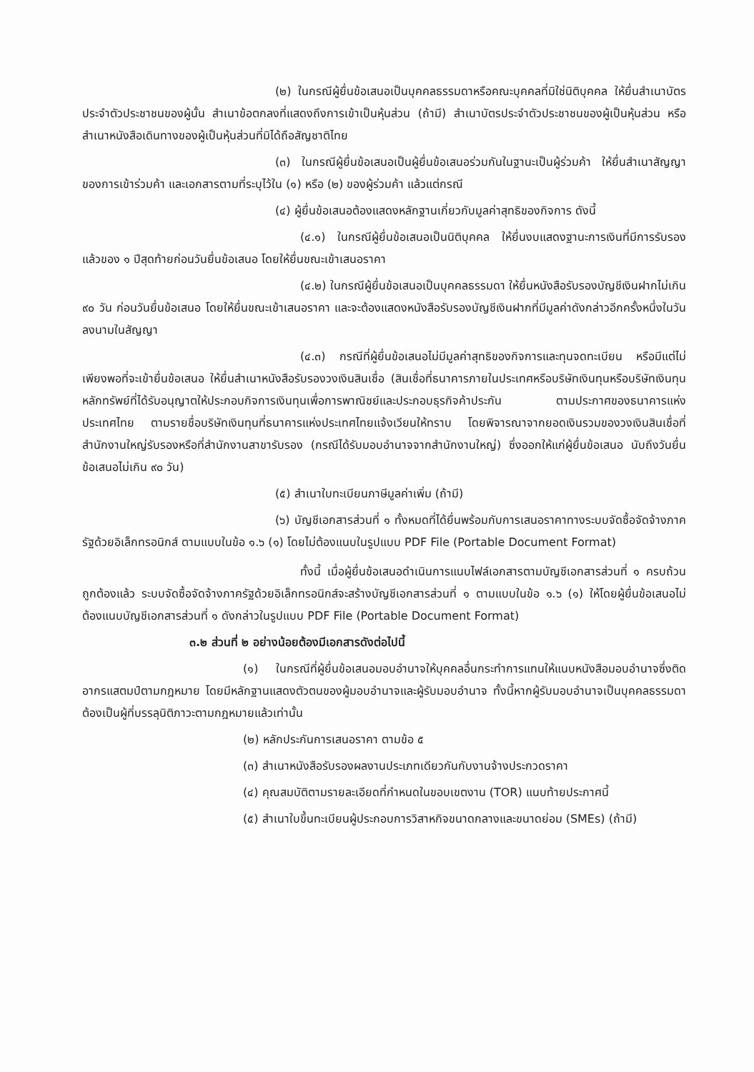(๒) ในกรณีผู้ยื่นข้อเสนอเป็นบุคคลธรรมดาหรือคณะบุคคลที่มิใช่นิติบุคคล ให้ยื่นสำเนาบัตรประจำตัวประชาชนของผู้นั้น สำเนาข้อตกลงที่แสดงถึงการเข้าเป็นหุ้นส่วน (ถ้ามี) สำเนาบัตรประจำตัวประชาชนของผู้เป็นหุ้นส่วน หรือสำเนาหนังสือเดินทางของผู้เป็นหุ้นส่วนที่มิได้ถือสัญชาติไทย
(๓) ในกรณีผู้ยื่นข้อเสนอเป็นผู้ยื่นข้อเสนอร่วมกันในฐานะเป็นผู้ร่วมค้า ให้ยื่นสำเนาสัญญาของการเข้าร่วมค้า และเอกสารตามที่ระบุไว้ใน (๑) หรือ (๒) ของผู้ร่วมค้า แล้วแต่กรณี
(๔) ผู้ยื่นข้อเสนอต้องแสดงหลักฐานเกี่ยวกับมูลค่าสุทธิของกิจการ ดังนี้
(๔.๑) ในกรณีผู้ยื่นข้อเสนอเป็นนิติบุคคล ให้ยื่นงบแสดงฐานะการเงินที่มีการรับรองแล้วของ ๑ ปีสุดท้ายก่อนวันยื่นข้อเสนอ โดยให้ยื่นขณะเข้าเสนอราคา
(๔.๒) ในกรณีผู้ยื่นข้อเสนอเป็นบุคคลธรรมดา ให้ยื่นหนังสือรับรองบัญชีเงินฝากไม่เกิน ๙๐ วัน ก่อนวันยื่นข้อเสนอ โดยให้ยื่นขณะเข้าเสนอราคา และจะต้องแสดงหนังสือรับรองบัญชีเงินฝากที่มีมูลค่าดังกล่าวอีกครั้งหนึ่งในวันลงนามในสัญญา
(๔.๓) กรณีที่ผู้ยื่นข้อเสนอไม่มีมูลค่าสุทธิของกิจการและทุนจดทะเบียน หรือมีแต่ไม่เพียงพอที่จะเข้ายื่นข้อเสนอ ให้ยื่นสำเนาหนังสือรับรองวงเงินสินเชื่อ (สินเชื่อที่ธนาคารภายในประเทศหรือบริษัทเงินทุนหรือบริษัทเงินทุนหลักทรัพย์ที่ได้รับอนุญาตให้ประกอบกิจการเงินทุนเพื่อการพาณิชย์และประกอบธุรกิจค้าประกัน ตามประกาศของธนาคารแห่งประเทศไทย ตามรายชื่อบริษัทเงินทุนที่ธนาคารแห่งประเทศไทยแจ้งเวียนให้ทราบ โดยพิจารณาจากยอดเงินรวมของวงเงินสินเชื่อที่สำนักงานใหญ่รับรองหรือที่สำนักงานสาขารับรอง (กรณีได้รับมอบอำนาจจากสำนักงานใหญ่) ซึ่งออกให้แก่ผู้ยื่นข้อเสนอ นับถึงวันยื่นข้อเสนอไม่เกิน ๙๐ วัน)
(๕) สำเนาใบทะเบียนภาษีมูลค่าเพิ่ม (ถ้ามี)
(๖) บัญชีเอกสารส่วนที่ ๑ ทั้งหมดที่ได้ยื่นพร้อมกับการเสนอราคาทางระบบจัดซื้อจัดจ้างภาครัฐด้วยอิเล็กทรอนิกส์ ตามแบบในข้อ ๑.๖ (๑) โดยไม่ต้องแนบในรูปแบบ PDF File (Portable Document Format)
ทั้งนี้ เมื่อผู้ยื่นข้อเสนอดำเนินการแนบไฟล์เอกสารตามบัญชีเอกสารส่วนที่ ๑ ครบถ้วน ถูกต้องแล้ว ระบบจัดซื้อจัดจ้างภาครัฐด้วยอิเล็กทรอนิกส์จะสร้างบัญชีเอกสารส่วนที่ ๑ ตามแบบในข้อ ๑.๖ (๑) ให้โดยผู้ยื่นข้อเสนอไม่ต้องแนบบัญชีเอกสารส่วนที่ ๑ ดังกล่าวในรูปแบบ PDF File (Portable Document Format)
๓.๒ ส่วนที่ ๒ อย่างน้อยต้องมีเอกสารดังต่อไปนี้
(๑) ในกรณีที่ผู้ยื่นข้อเสนอมอบอำนาจให้บุคคลอื่นกระทำการแทนให้แนบหนังสือมอบอำนาจซึ่งติดอากรแสตมป์ตามกฎหมาย โดยมีหลักฐานแสดงตัวตนของผู้มอบอำนาจและผู้รับมอบอำนาจ ทั้งนี้หากผู้รับมอบอำนาจเป็นบุคคลธรรมดาต้องเป็นผู้ที่บรรลุนิติภาวะตามกฎหมายแล้วเท่านั้น
(๒) หลักประกันการเสนอราคา ตามข้อ ๕
(๓) สำเนาหนังสือรับรองผลงานประเภทเดียวกันกับงานจ้างประกวดราคา
(๔) คุณสมบัติตามรายละเอียดที่กำหนดในขอบเขตงาน (TOR) แนบท้ายประกาศนี้
(๕) สำเนาใบขึ้นทะเบียนผู้ประกอบการวิสาหกิจขนาดกลางและขนาดย่อม (SMEs) (ถ้ามี)